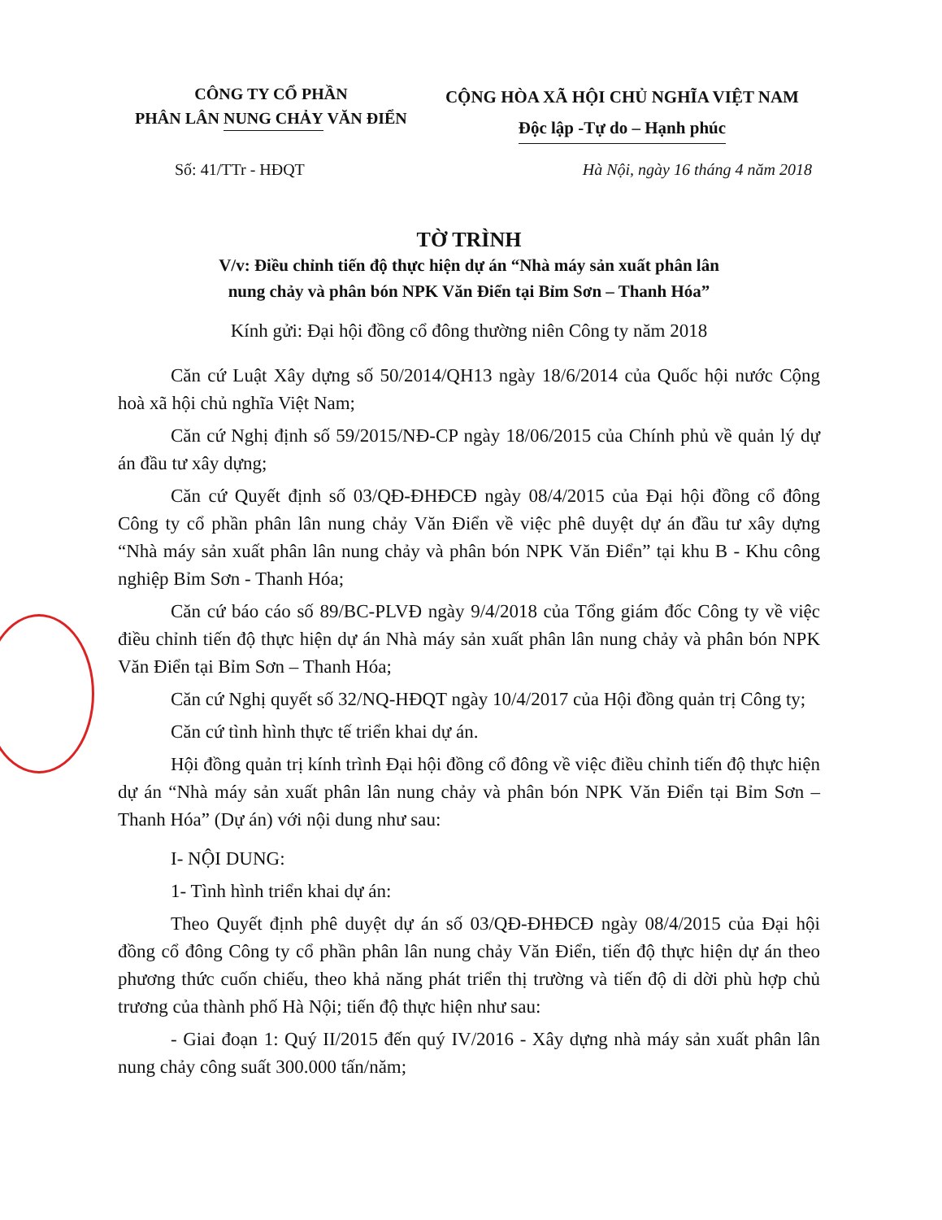CÔNG TY CỔ PHẦN
PHÂN LÂN NUNG CHẢY VĂN ĐIỂN
CỘNG HÒA XÃ HỘI CHỦ NGHĨA VIỆT NAM
Độc lập -Tự do – Hạnh phúc
Số: 41/TTr - HĐQT Hà Nội, ngày 16 tháng 4 năm 2018
TỜ TRÌNH
V/v: Điều chỉnh tiến độ thực hiện dự án “Nhà máy sản xuất phân lân
nung chảy và phân bón NPK Văn Điển tại Bỉm Sơn – Thanh Hóa”
Kính gửi: Đại hội đồng cổ đông thường niên Công ty năm 2018
Căn cứ Luật Xây dựng số 50/2014/QH13 ngày 18/6/2014 của Quốc hội nước Cộng hoà xã hội chủ nghĩa Việt Nam;
Căn cứ Nghị định số 59/2015/NĐ-CP ngày 18/06/2015 của Chính phủ về quản lý dự án đầu tư xây dựng;
Căn cứ Quyết định số 03/QĐ-ĐHĐCĐ ngày 08/4/2015 của Đại hội đồng cổ đông Công ty cổ phần phân lân nung chảy Văn Điển về việc phê duyệt dự án đầu tư xây dựng “Nhà máy sản xuất phân lân nung chảy và phân bón NPK Văn Điển” tại khu B - Khu công nghiệp Bỉm Sơn - Thanh Hóa;
Căn cứ báo cáo số 89/BC-PLVĐ ngày 9/4/2018 của Tổng giám đốc Công ty về việc điều chỉnh tiến độ thực hiện dự án Nhà máy sản xuất phân lân nung chảy và phân bón NPK Văn Điển tại Bỉm Sơn – Thanh Hóa;
Căn cứ Nghị quyết số 32/NQ-HĐQT ngày 10/4/2017 của Hội đồng quản trị Công ty;
Căn cứ tình hình thực tế triển khai dự án.
Hội đồng quản trị kính trình Đại hội đồng cổ đông về việc điều chỉnh tiến độ thực hiện dự án “Nhà máy sản xuất phân lân nung chảy và phân bón NPK Văn Điển tại Bỉm Sơn – Thanh Hóa” (Dự án) với nội dung như sau:
I- NỘI DUNG:
1- Tình hình triển khai dự án:
Theo Quyết định phê duyệt dự án số 03/QĐ-ĐHĐCĐ ngày 08/4/2015 của Đại hội đồng cổ đông Công ty cổ phần phân lân nung chảy Văn Điển, tiến độ thực hiện dự án theo phương thức cuốn chiếu, theo khả năng phát triển thị trường và tiến độ di dời phù hợp chủ trương của thành phố Hà Nội; tiến độ thực hiện như sau:
- Giai đoạn 1: Quý II/2015 đến quý IV/2016 - Xây dựng nhà máy sản xuất phân lân nung chảy công suất 300.000 tấn/năm;